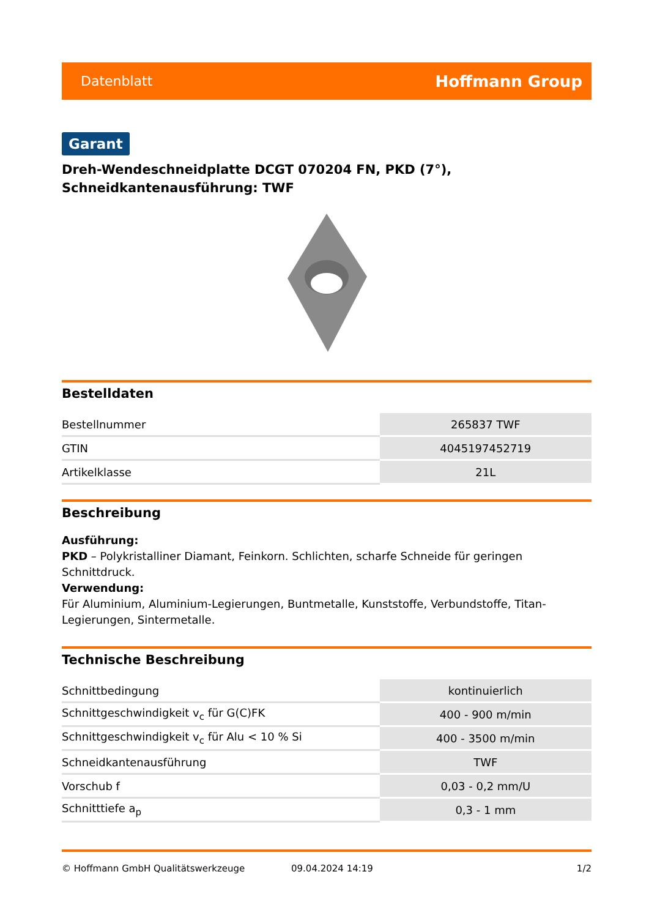Datenblatt Hoffmann Group
Garant
Dreh-Wendeschneidplatte DCGT 070204 FN, PKD (7°),
Schneidkantenausführung: TWF
Bestelldaten
| Bestellnummer | 265837 TWF |
| GTIN | 4045197452719 |
| Artikelklasse | 21L |
Beschreibung
Ausführung:
PKD – Polykristalliner Diamant, Feinkorn. Schlichten, scharfe Schneide für geringen Schnittdruck.
Verwendung:
Für Aluminium, Aluminium-Legierungen, Buntmetalle, Kunststoffe, Verbundstoffe, Titan-Legierungen, Sintermetalle.
Technische Beschreibung
| Schnittbedingung | kontinuierlich |
| Schnittgeschwindigkeit v<sub>c</sub> für G(C)FK | 400 - 900 m/min |
| Schnittgeschwindigkeit v<sub>c</sub> für Alu < 10 % Si | 400 - 3500 m/min |
| Schneidkantenausführung | TWF |
| Vorschub f | 0,03 - 0,2 mm/U |
| Schnitttiefe a<sub>p</sub> | 0,3 - 1 mm |
© Hoffmann GmbH Qualitätswerkzeuge 09.04.2024 14:19 1/2